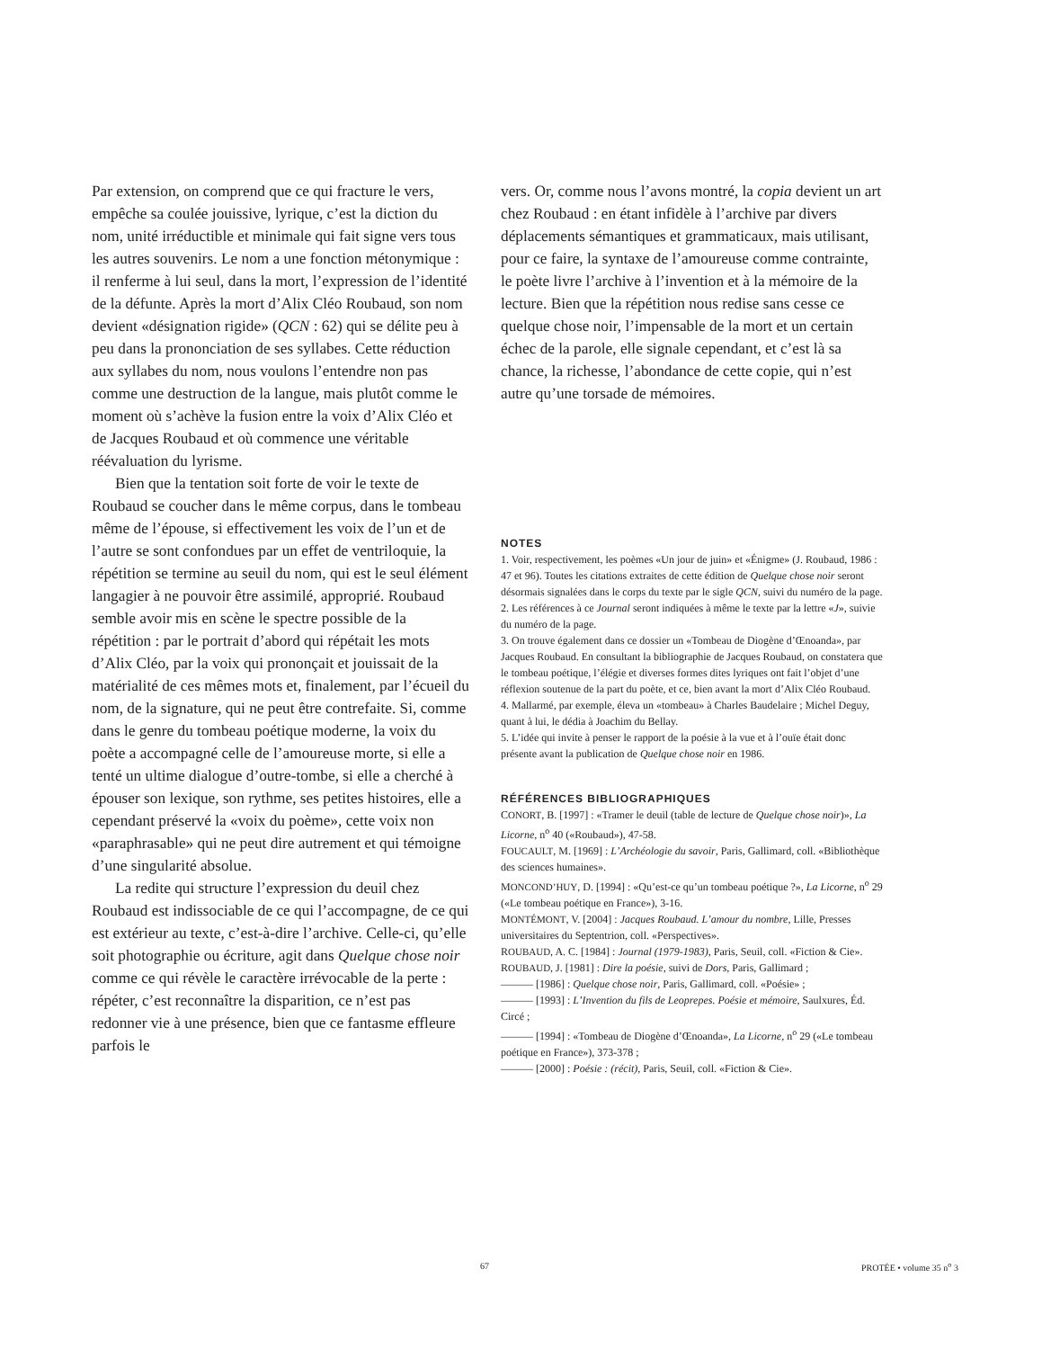Par extension, on comprend que ce qui fracture le vers, empêche sa coulée jouissive, lyrique, c’est la diction du nom, unité irréductible et minimale qui fait signe vers tous les autres souvenirs. Le nom a une fonction métonymique : il renferme à lui seul, dans la mort, l’expression de l’identité de la défunte. Après la mort d’Alix Cléo Roubaud, son nom devient «désignation rigide» (QCN : 62) qui se délite peu à peu dans la prononciation de ses syllabes. Cette réduction aux syllabes du nom, nous voulons l’entendre non pas comme une destruction de la langue, mais plutôt comme le moment où s’achève la fusion entre la voix d’Alix Cléo et de Jacques Roubaud et où commence une véritable réévaluation du lyrisme.
Bien que la tentation soit forte de voir le texte de Roubaud se coucher dans le même corpus, dans le tombeau même de l’épouse, si effectivement les voix de l’un et de l’autre se sont confondues par un effet de ventriloquie, la répétition se termine au seuil du nom, qui est le seul élément langagier à ne pouvoir être assimilé, approprié. Roubaud semble avoir mis en scène le spectre possible de la répétition : par le portrait d’abord qui répétait les mots d’Alix Cléo, par la voix qui prononçait et jouissait de la matérialité de ces mêmes mots et, finalement, par l’écueil du nom, de la signature, qui ne peut être contrefaite. Si, comme dans le genre du tombeau poétique moderne, la voix du poète a accompagné celle de l’amoureuse morte, si elle a tenté un ultime dialogue d’outre-tombe, si elle a cherché à épouser son lexique, son rythme, ses petites histoires, elle a cependant préservé la «voix du poème», cette voix non «paraphrasable» qui ne peut dire autrement et qui témoigne d’une singularité absolue.
La redite qui structure l’expression du deuil chez Roubaud est indissociable de ce qui l’accompagne, de ce qui est extérieur au texte, c’est-à-dire l’archive. Celle-ci, qu’elle soit photographie ou écriture, agit dans Quelque chose noir comme ce qui révèle le caractère irrévocable de la perte : répéter, c’est reconnaître la disparition, ce n’est pas redonner vie à une présence, bien que ce fantasme effleure parfois le
vers. Or, comme nous l’avons montré, la copia devient un art chez Roubaud : en étant infidèle à l’archive par divers déplacements sémantiques et grammaticaux, mais utilisant, pour ce faire, la syntaxe de l’amoureuse comme contrainte, le poète livre l’archive à l’invention et à la mémoire de la lecture. Bien que la répétition nous redise sans cesse ce quelque chose noir, l’impensable de la mort et un certain échec de la parole, elle signale cependant, et c’est là sa chance, la richesse, l’abondance de cette copie, qui n’est autre qu’une torsade de mémoires.
NOTES
1. Voir, respectivement, les poèmes «Un jour de juin» et «Énigme» (J. Roubaud, 1986 : 47 et 96). Toutes les citations extraites de cette édition de Quelque chose noir seront désormais signalées dans le corps du texte par le sigle QCN, suivi du numéro de la page.
2. Les références à ce Journal seront indiquées à même le texte par la lettre «J», suivie du numéro de la page.
3. On trouve également dans ce dossier un «Tombeau de Diogène d’Œnoanda», par Jacques Roubaud. En consultant la bibliographie de Jacques Roubaud, on constatera que le tombeau poétique, l’élégie et diverses formes dites lyriques ont fait l’objet d’une réflexion soutenue de la part du poète, et ce, bien avant la mort d’Alix Cléo Roubaud.
4. Mallarmé, par exemple, éleva un «tombeau» à Charles Baudelaire ; Michel Deguy, quant à lui, le dédia à Joachim du Bellay.
5. L’idée qui invite à penser le rapport de la poésie à la vue et à l’ouïe était donc présente avant la publication de Quelque chose noir en 1986.
RÉFÉRENCES BIBLIOGRAPHIQUES
CONORT, B. [1997] : «Tramer le deuil (table de lecture de Quelque chose noir)», La Licorne, n<sup>o</sup> 40 («Roubaud»), 47-58.
FOUCAULT, M. [1969] : L’Archéologie du savoir, Paris, Gallimard, coll. «Bibliothèque des sciences humaines».
MONCOND’HUY, D. [1994] : «Qu’est-ce qu’un tombeau poétique ?», La Licorne, n<sup>o</sup> 29 («Le tombeau poétique en France»), 3-16.
MONTÉMONT, V. [2004] : Jacques Roubaud. L’amour du nombre, Lille, Presses universitaires du Septentrion, coll. «Perspectives».
ROUBAUD, A. C. [1984] : Journal (1979-1983), Paris, Seuil, coll. «Fiction & Cie».
ROUBAUD, J. [1981] : Dire la poésie, suivi de Dors, Paris, Gallimard ;
——— [1986] : Quelque chose noir, Paris, Gallimard, coll. «Poésie» ;
——— [1993] : L’Invention du fils de Leoprepes. Poésie et mémoire, Saulxures, Éd. Circé ;
——— [1994] : «Tombeau de Diogène d’Œnoanda», La Licorne, n<sup>o</sup> 29 («Le tombeau poétique en France»), 373-378 ;
——— [2000] : Poésie : (récit), Paris, Seuil, coll. «Fiction & Cie».
67 PROTÉE • volume 35 n<sup>o</sup> 3